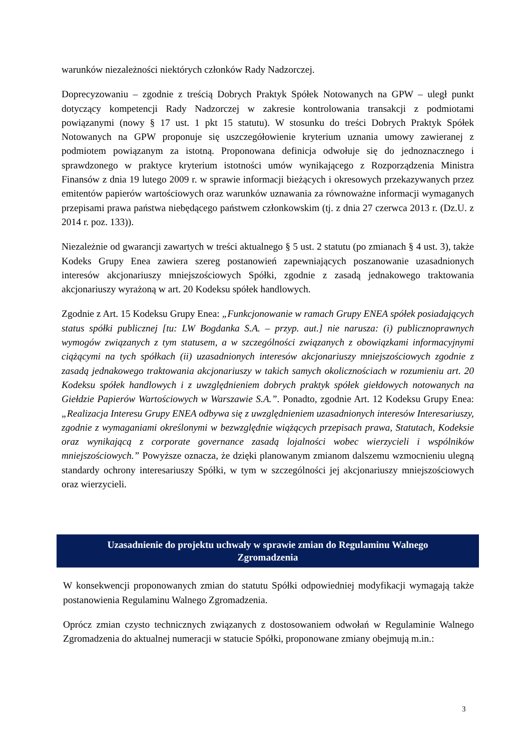warunków niezależności niektórych członków Rady Nadzorczej.
Doprecyzowaniu – zgodnie z treścią Dobrych Praktyk Spółek Notowanych na GPW – uległ punkt dotyczący kompetencji Rady Nadzorczej w zakresie kontrolowania transakcji z podmiotami powiązanymi (nowy § 17 ust. 1 pkt 15 statutu). W stosunku do treści Dobrych Praktyk Spółek Notowanych na GPW proponuje się uszczegółowienie kryterium uznania umowy zawieranej z podmiotem powiązanym za istotną. Proponowana definicja odwołuje się do jednoznacznego i sprawdzonego w praktyce kryterium istotności umów wynikającego z Rozporządzenia Ministra Finansów z dnia 19 lutego 2009 r. w sprawie informacji bieżących i okresowych przekazywanych przez emitentów papierów wartościowych oraz warunków uznawania za równoważne informacji wymaganych przepisami prawa państwa niebędącego państwem członkowskim (tj. z dnia 27 czerwca 2013 r. (Dz.U. z 2014 r. poz. 133)).
Niezależnie od gwarancji zawartych w treści aktualnego § 5 ust. 2 statutu (po zmianach § 4 ust. 3), także Kodeks Grupy Enea zawiera szereg postanowień zapewniających poszanowanie uzasadnionych interesów akcjonariuszy mniejszościowych Spółki, zgodnie z zasadą jednakowego traktowania akcjonariuszy wyrażoną w art. 20 Kodeksu spółek handlowych.
Zgodnie z Art. 15 Kodeksu Grupy Enea: „Funkcjonowanie w ramach Grupy ENEA spółek posiadających status spółki publicznej [tu: LW Bogdanka S.A. – przyp. aut.] nie narusza: (i) publicznoprawnych wymogów związanych z tym statusem, a w szczególności związanych z obowiązkami informacyjnymi ciążącymi na tych spółkach (ii) uzasadnionych interesów akcjonariuszy mniejszościowych zgodnie z zasadą jednakowego traktowania akcjonariuszy w takich samych okolicznościach w rozumieniu art. 20 Kodeksu spółek handlowych i z uwzględnieniem dobrych praktyk spółek giełdowych notowanych na Giełdzie Papierów Wartościowych w Warszawie S.A.”. Ponadto, zgodnie Art. 12 Kodeksu Grupy Enea: „Realizacja Interesu Grupy ENEA odbywa się z uwzględnieniem uzasadnionych interesów Interesariuszy, zgodnie z wymaganiami określonymi w bezwzględnie wiążących przepisach prawa, Statutach, Kodeksie oraz wynikającą z corporate governance zasadą lojalności wobec wierzycieli i wspólników mniejszościowych.” Powyższe oznacza, że dzięki planowanym zmianom dalszemu wzmocnieniu ulegną standardy ochrony interesariuszy Spółki, w tym w szczególności jej akcjonariuszy mniejszościowych oraz wierzycieli.
Uzasadnienie do projektu uchwały w sprawie zmian do Regulaminu Walnego Zgromadzenia
W konsekwencji proponowanych zmian do statutu Spółki odpowiedniej modyfikacji wymagają także postanowienia Regulaminu Walnego Zgromadzenia.
Oprócz zmian czysto technicznych związanych z dostosowaniem odwołań w Regulaminie Walnego Zgromadzenia do aktualnej numeracji w statucie Spółki, proponowane zmiany obejmują m.in.:
3